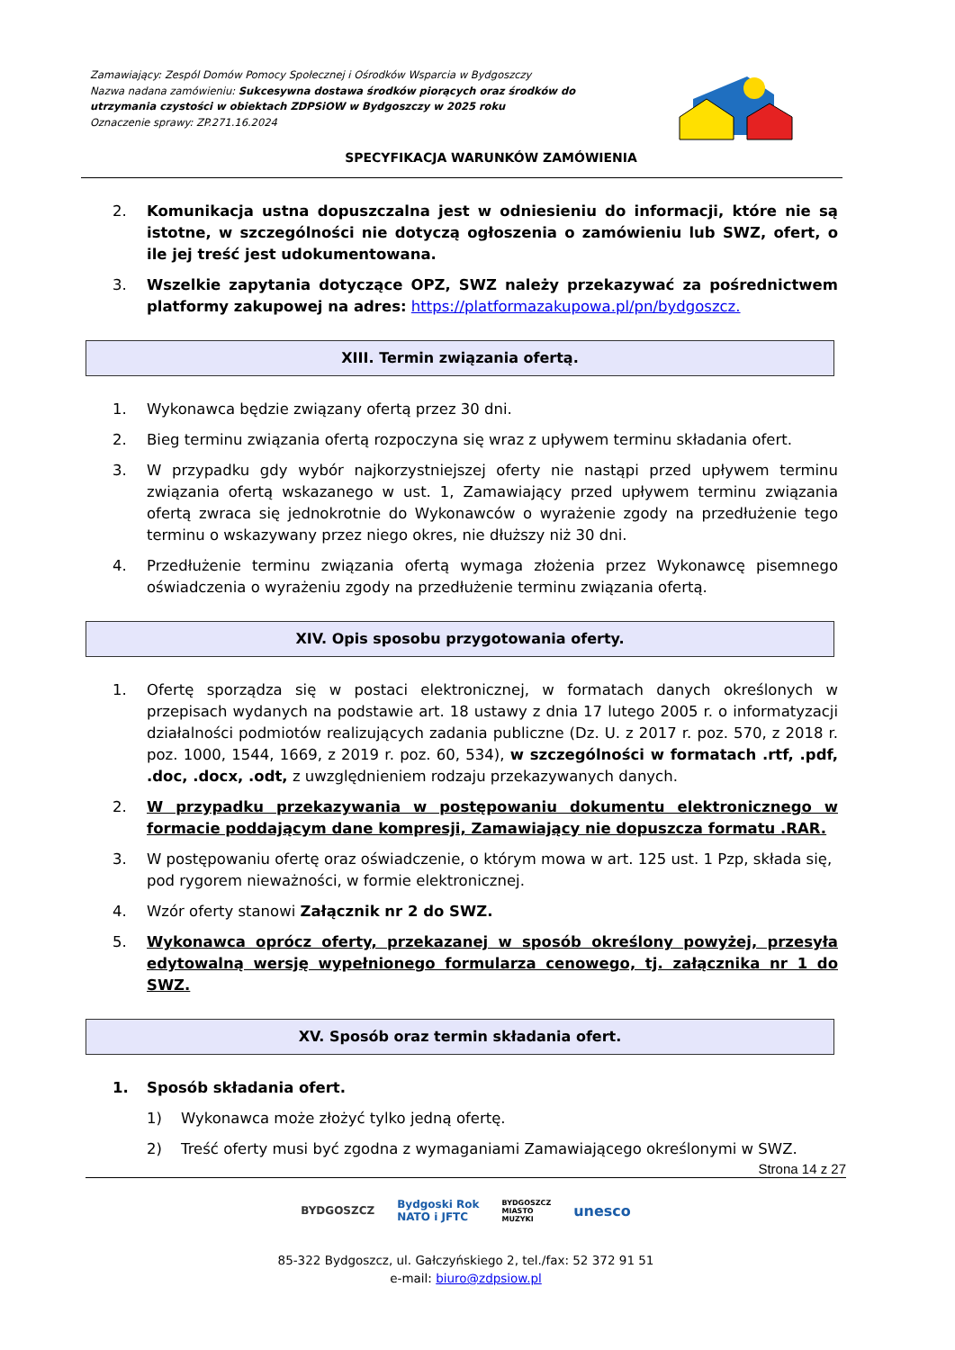Zamawiający: Zespól Domów Pomocy Społecznej i Ośrodków Wsparcia w Bydgoszczy
Nazwa nadana zamówieniu: Sukcesywna dostawa środków piorących oraz środków do utrzymania czystości w obiektach ZDPSiOW w Bydgoszczy w 2025 roku
Oznaczenie sprawy: ZP.271.16.2024
SPECYFIKACJA WARUNKÓW ZAMÓWIENIA
2. Komunikacja ustna dopuszczalna jest w odniesieniu do informacji, które nie są istotne, w szczególności nie dotyczą ogłoszenia o zamówieniu lub SWZ, ofert, o ile jej treść jest udokumentowana.
3. Wszelkie zapytania dotyczące OPZ, SWZ należy przekazywać za pośrednictwem platformy zakupowej na adres: https://platformazakupowa.pl/pn/bydgoszcz.
XIII. Termin związania ofertą.
1. Wykonawca będzie związany ofertą przez 30 dni.
2. Bieg terminu związania ofertą rozpoczyna się wraz z upływem terminu składania ofert.
3. W przypadku gdy wybór najkorzystniejszej oferty nie nastąpi przed upływem terminu związania ofertą wskazanego w ust. 1, Zamawiający przed upływem terminu związania ofertą zwraca się jednokrotnie do Wykonawców o wyrażenie zgody na przedłużenie tego terminu o wskazywany przez niego okres, nie dłuższy niż 30 dni.
4. Przedłużenie terminu związania ofertą wymaga złożenia przez Wykonawcę pisemnego oświadczenia o wyrażeniu zgody na przedłużenie terminu związania ofertą.
XIV. Opis sposobu przygotowania oferty.
1. Ofertę sporządza się w postaci elektronicznej, w formatach danych określonych w przepisach wydanych na podstawie art. 18 ustawy z dnia 17 lutego 2005 r. o informatyzacji działalności podmiotów realizujących zadania publiczne (Dz. U. z 2017 r. poz. 570, z 2018 r. poz. 1000, 1544, 1669, z 2019 r. poz. 60, 534), w szczególności w formatach .rtf, .pdf, .doc, .docx, .odt, z uwzględnieniem rodzaju przekazywanych danych.
2. W przypadku przekazywania w postępowaniu dokumentu elektronicznego w formacie poddającym dane kompresji, Zamawiający nie dopuszcza formatu .RAR.
3. W postępowaniu ofertę oraz oświadczenie, o którym mowa w art. 125 ust. 1 Pzp, składa się, pod rygorem nieważności, w formie elektronicznej.
4. Wzór oferty stanowi Załącznik nr 2 do SWZ.
5. Wykonawca oprócz oferty, przekazanej w sposób określony powyżej, przesyła edytowalną wersję wypełnionego formularza cenowego, tj. załącznika nr 1 do SWZ.
XV. Sposób oraz termin składania ofert.
1. Sposób składania ofert.
1) Wykonawca może złożyć tylko jedną ofertę.
2) Treść oferty musi być zgodna z wymaganiami Zamawiającego określonymi w SWZ.
Strona 14 z 27
BYDGOSZCZ Bydgoski Rok
NATO i JFTC BYDGOSZCZ
MIASTO
MUZYKI unesco
85-322 Bydgoszcz, ul. Gałczyńskiego 2, tel./fax: 52 372 91 51
e-mail: biuro@zdpsiow.pl